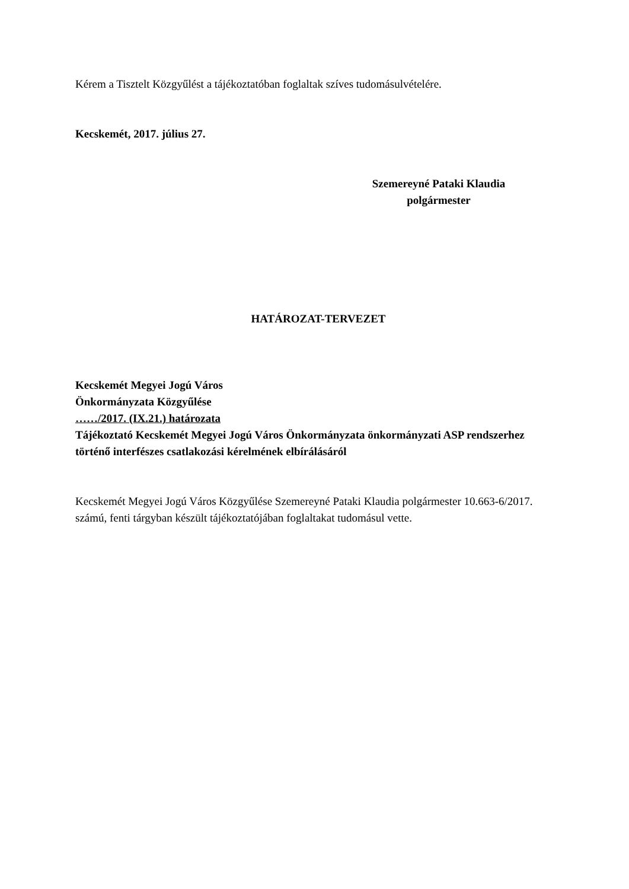Kérem a Tisztelt Közgyűlést a tájékoztatóban foglaltak szíves tudomásulvételére.
Kecskemét, 2017. július 27.
Szemereyné Pataki Klaudia
polgármester
HATÁROZAT-TERVEZET
Kecskemét Megyei Jogú Város
Önkormányzata Közgyűlése
……/2017. (IX.21.) határozata
Tájékoztató Kecskemét Megyei Jogú Város Önkormányzata önkormányzati ASP rendszerhez történő interfészes csatlakozási kérelmének elbírálásáról
Kecskemét Megyei Jogú Város Közgyűlése Szemereyné Pataki Klaudia polgármester 10.663-6/2017. számú, fenti tárgyban készült tájékoztatójában foglaltakat tudomásul vette.